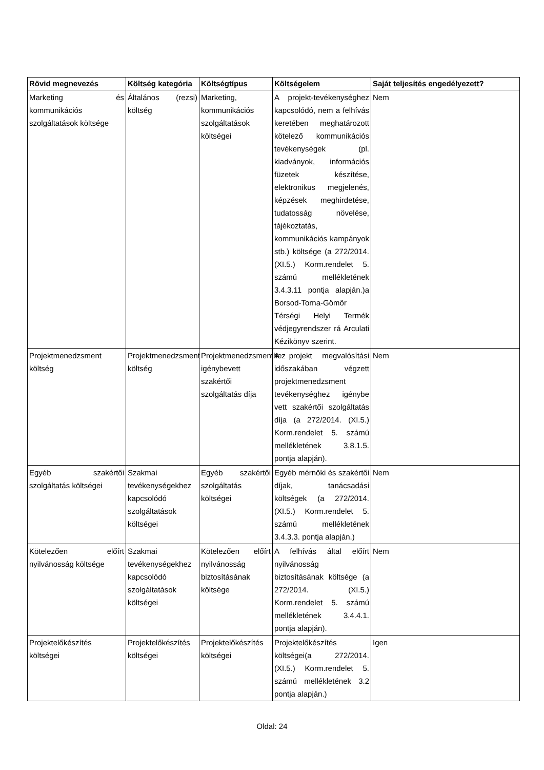| Rövid megnevezés | Költség kategória | Költségtípus | Költségelem | Saját teljesítés engedélyezett? |
| --- | --- | --- | --- | --- |
| Marketing és kommunikációs szolgáltatások költsége | Általános (rezsi) költség | Marketing, kommunikációs szolgáltatások költségei | A projekt-tevékenységhez kapcsolódó, nem a felhívás keretében meghatározott kötelező kommunikációs tevékenységek (pl. kiadványok, információs füzetek készítése, elektronikus megjelenés, képzések meghirdetése, tudatosság növelése, tájékoztatás, kommunikációs kampányok stb.) költsége (a 272/2014. (XI.5.) Korm.rendelet 5. számú mellékletének 3.4.3.11 pontja alapján.)a Borsod-Torna-Gömör Térségi Helyi Termék védjegyrendszer rá Arculati Kézikönyv szerint. | Nem |
| Projektmenedzsment költség | Projektmenedzsment költség | Projektmenedzsmenthez igénybevett szakértői szolgáltatás díja | A projekt megvalósítási időszakában végzett projektmenedzsment tevékenységhez igénybe vett szakértői szolgáltatás díja (a 272/2014. (XI.5.) Korm.rendelet 5. számú mellékletének 3.8.1.5. pontja alapján). | Nem |
| Egyéb szakértői szolgáltatás költségei | Szakmai tevékenységekhez kapcsolódó szolgáltatások költségei | Egyéb szakértői szolgáltatás költségei | Egyéb mérnöki és szakértői díjak, tanácsadási költségek (a 272/2014. (XI.5.) Korm.rendelet 5. számú mellékletének 3.4.3.3. pontja alapján.) | Nem |
| Kötelezően előírt nyilvánosság költsége | Szakmai tevékenységekhez kapcsolódó szolgáltatások költségei | Kötelezően előírt nyilvánosság biztosításának költsége | A felhívás által előírt nyilvánosság biztosításának költsége (a 272/2014. (XI.5.) Korm.rendelet 5. számú mellékletének 3.4.4.1. pontja alapján). | Nem |
| Projektelőkészítés költségei | Projektelőkészítés költségei | Projektelőkészítés költségei | Projektelőkészítés költségei(a 272/2014. (XI.5.) Korm.rendelet 5. számú mellékletének 3.2 pontja alapján.) | Igen |
Oldal: 24